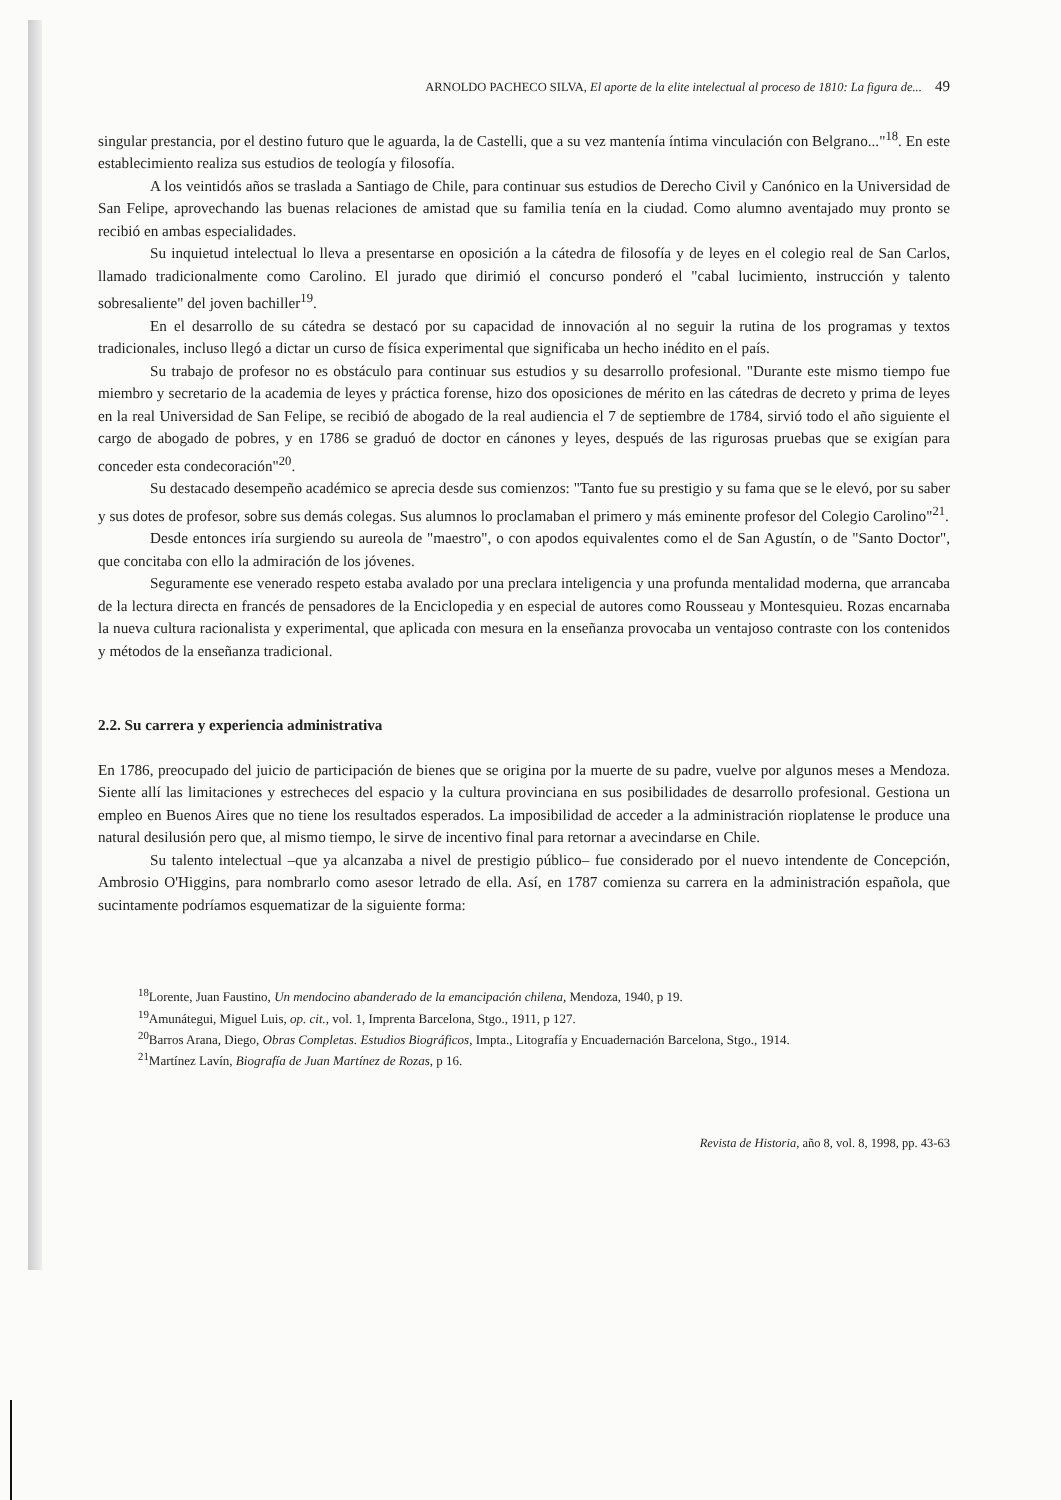ARNOLDO PACHECO SILVA, El aporte de la elite intelectual al proceso de 1810: La figura de... 49
singular prestancia, por el destino futuro que le aguarda, la de Castelli, que a su vez mantenía íntima vinculación con Belgrano..."<sup>18</sup>. En este establecimiento realiza sus estudios de teología y filosofía.
A los veintidós años se traslada a Santiago de Chile, para continuar sus estudios de Derecho Civil y Canónico en la Universidad de San Felipe, aprovechando las buenas relaciones de amistad que su familia tenía en la ciudad. Como alumno aventajado muy pronto se recibió en ambas especialidades.
Su inquietud intelectual lo lleva a presentarse en oposición a la cátedra de filosofía y de leyes en el colegio real de San Carlos, llamado tradicionalmente como Carolino. El jurado que dirimió el concurso ponderó el "cabal lucimiento, instrucción y talento sobresaliente" del joven bachiller<sup>19</sup>.
En el desarrollo de su cátedra se destacó por su capacidad de innovación al no seguir la rutina de los programas y textos tradicionales, incluso llegó a dictar un curso de física experimental que significaba un hecho inédito en el país.
Su trabajo de profesor no es obstáculo para continuar sus estudios y su desarrollo profesional. "Durante este mismo tiempo fue miembro y secretario de la academia de leyes y práctica forense, hizo dos oposiciones de mérito en las cátedras de decreto y prima de leyes en la real Universidad de San Felipe, se recibió de abogado de la real audiencia el 7 de septiembre de 1784, sirvió todo el año siguiente el cargo de abogado de pobres, y en 1786 se graduó de doctor en cánones y leyes, después de las rigurosas pruebas que se exigían para conceder esta condecoración"<sup>20</sup>.
Su destacado desempeño académico se aprecia desde sus comienzos: "Tanto fue su prestigio y su fama que se le elevó, por su saber y sus dotes de profesor, sobre sus demás colegas. Sus alumnos lo proclamaban el primero y más eminente profesor del Colegio Carolino"<sup>21</sup>.
Desde entonces iría surgiendo su aureola de "maestro", o con apodos equivalentes como el de San Agustín, o de "Santo Doctor", que concitaba con ello la admiración de los jóvenes.
Seguramente ese venerado respeto estaba avalado por una preclara inteligencia y una profunda mentalidad moderna, que arrancaba de la lectura directa en francés de pensadores de la Enciclopedia y en especial de autores como Rousseau y Montesquieu. Rozas encarnaba la nueva cultura racionalista y experimental, que aplicada con mesura en la enseñanza provocaba un ventajoso contraste con los contenidos y métodos de la enseñanza tradicional.
2.2. Su carrera y experiencia administrativa
En 1786, preocupado del juicio de participación de bienes que se origina por la muerte de su padre, vuelve por algunos meses a Mendoza. Siente allí las limitaciones y estrecheces del espacio y la cultura provinciana en sus posibilidades de desarrollo profesional. Gestiona un empleo en Buenos Aires que no tiene los resultados esperados. La imposibilidad de acceder a la administración rioplatense le produce una natural desilusión pero que, al mismo tiempo, le sirve de incentivo final para retornar a avecindarse en Chile.
Su talento intelectual –que ya alcanzaba a nivel de prestigio público– fue considerado por el nuevo intendente de Concepción, Ambrosio O'Higgins, para nombrarlo como asesor letrado de ella. Así, en 1787 comienza su carrera en la administración española, que sucintamente podríamos esquematizar de la siguiente forma:
<sup>18</sup> Lorente, Juan Faustino, Un mendocino abanderado de la emancipación chilena, Mendoza, 1940, p 19.
<sup>19</sup> Amunátegui, Miguel Luis, op. cit., vol. 1, Imprenta Barcelona, Stgo., 1911, p 127.
<sup>20</sup> Barros Arana, Diego, Obras Completas. Estudios Biográficos, Impta., Litografía y Encuadernación Barcelona, Stgo., 1914.
<sup>21</sup> Martínez Lavín, Biografía de Juan Martínez de Rozas, p 16.
Revista de Historia, año 8, vol. 8, 1998, pp. 43-63